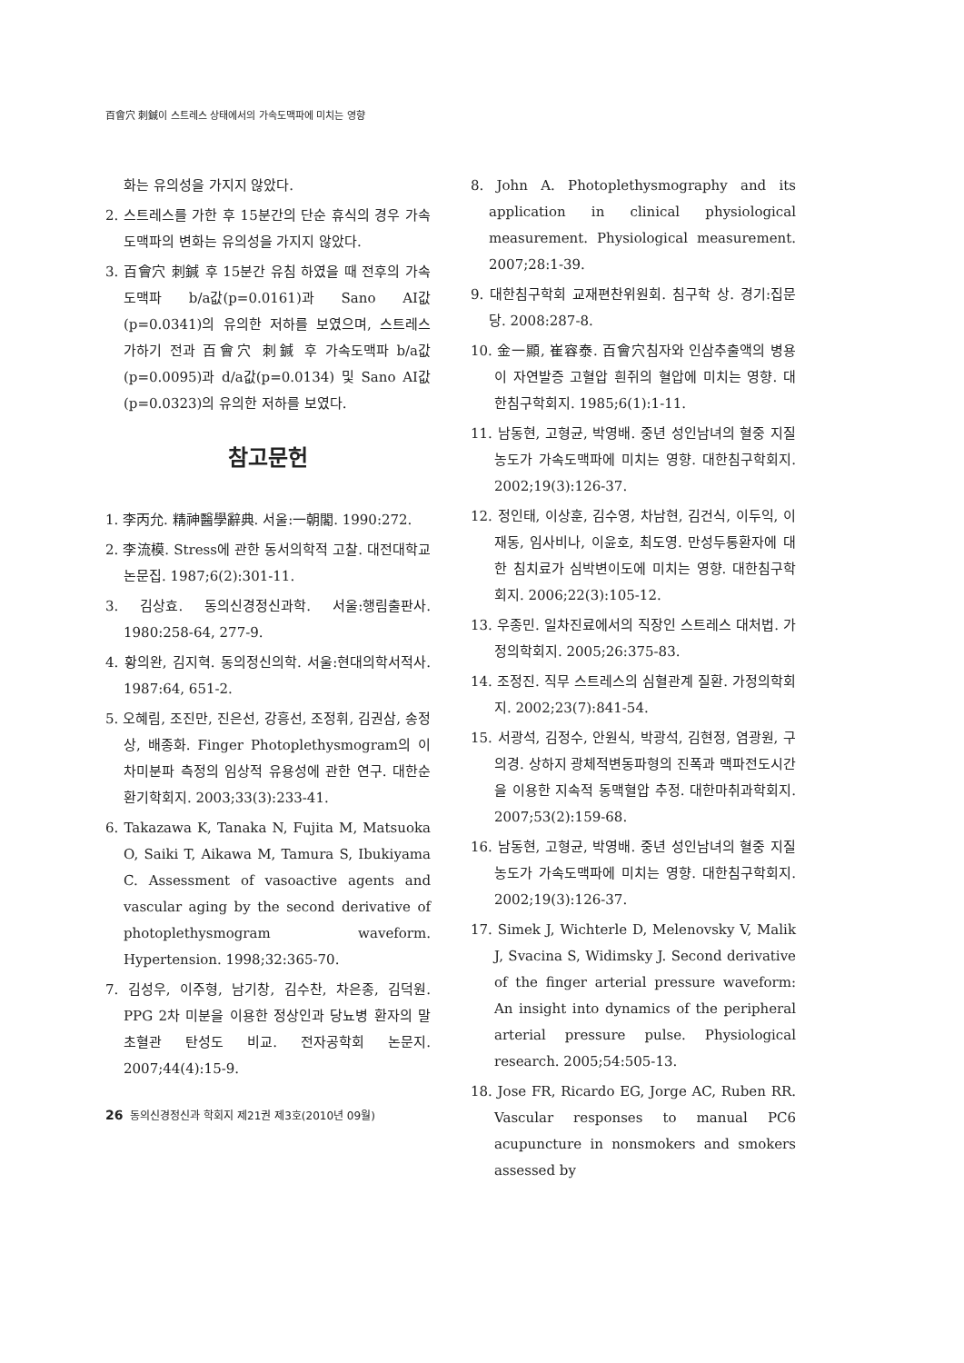百會穴 刺鍼이 스트레스 상태에서의 가속도맥파에 미치는 영향
화는 유의성을 가지지 않았다.
2. 스트레스를 가한 후 15분간의 단순 휴식의 경우 가속도맥파의 변화는 유의성을 가지지 않았다.
3. 百會穴 刺鍼 후 15분간 유침 하였을 때 전후의 가속도맥파 b/a값(p=0.0161)과 Sano AI값(p=0.0341)의 유의한 저하를 보였으며, 스트레스 가하기 전과 百會穴 刺鍼 후 가속도맥파 b/a값(p=0.0095)과 d/a값(p=0.0134) 및 Sano AI값(p=0.0323)의 유의한 저하를 보였다.
참고문헌
1. 李丙允. 精神醫學辭典. 서울:一朝閣. 1990:272.
2. 李流模. Stress에 관한 동서의학적 고찰. 대전대학교논문집. 1987;6(2):301-11.
3. 김상효. 동의신경정신과학. 서울:행림출판사. 1980:258-64, 277-9.
4. 황의완, 김지혁. 동의정신의학. 서울:현대의학서적사. 1987:64, 651-2.
5. 오혜림, 조진만, 진은선, 강흥선, 조정휘, 김권삼, 송정상, 배종화. Finger Photoplethysmogram의 이차미분파 측정의 임상적 유용성에 관한 연구. 대한순환기학회지. 2003;33(3):233-41.
6. Takazawa K, Tanaka N, Fujita M, Matsuoka O, Saiki T, Aikawa M, Tamura S, Ibukiyama C. Assessment of vasoactive agents and vascular aging by the second derivative of photoplethysmogram waveform. Hypertension. 1998;32:365-70.
7. 김성우, 이주형, 남기창, 김수찬, 차은종, 김덕원. PPG 2차 미분을 이용한 정상인과 당뇨병 환자의 말초혈관 탄성도 비교. 전자공학회 논문지. 2007;44(4):15-9.
8. John A. Photoplethysmography and its application in clinical physiological measurement. Physiological measurement. 2007;28:1-39.
9. 대한침구학회 교재편찬위원회. 침구학 상. 경기:집문당. 2008:287-8.
10. 金一顯, 崔容泰. 百會穴침자와 인삼추출액의 병용이 자연발증 고혈압 흰쥐의 혈압에 미치는 영향. 대한침구학회지. 1985;6(1):1-11.
11. 남동현, 고형균, 박영배. 중년 성인남녀의 혈중 지질농도가 가속도맥파에 미치는 영향. 대한침구학회지. 2002;19(3):126-37.
12. 정인태, 이상훈, 김수영, 차남현, 김건식, 이두익, 이재동, 임사비나, 이윤호, 최도영. 만성두통환자에 대한 침치료가 심박변이도에 미치는 영향. 대한침구학회지. 2006;22(3):105-12.
13. 우종민. 일차진료에서의 직장인 스트레스 대처법. 가정의학회지. 2005;26:375-83.
14. 조정진. 직무 스트레스의 심혈관계 질환. 가정의학회지. 2002;23(7):841-54.
15. 서광석, 김정수, 안원식, 박광석, 김현정, 염광원, 구의경. 상하지 광체적변동파형의 진폭과 맥파전도시간을 이용한 지속적 동맥혈압 추정. 대한마취과학회지. 2007;53(2):159-68.
16. 남동현, 고형균, 박영배. 중년 성인남녀의 혈중 지질농도가 가속도맥파에 미치는 영향. 대한침구학회지. 2002;19(3):126-37.
17. Simek J, Wichterle D, Melenovsky V, Malik J, Svacina S, Widimsky J. Second derivative of the finger arterial pressure waveform: An insight into dynamics of the peripheral arterial pressure pulse. Physiological research. 2005;54:505-13.
18. Jose FR, Ricardo EG, Jorge AC, Ruben RR. Vascular responses to manual PC6 acupuncture in nonsmokers and smokers assessed by
26 동의신경정신과 학회지 제21권 제3호(2010년 09월)